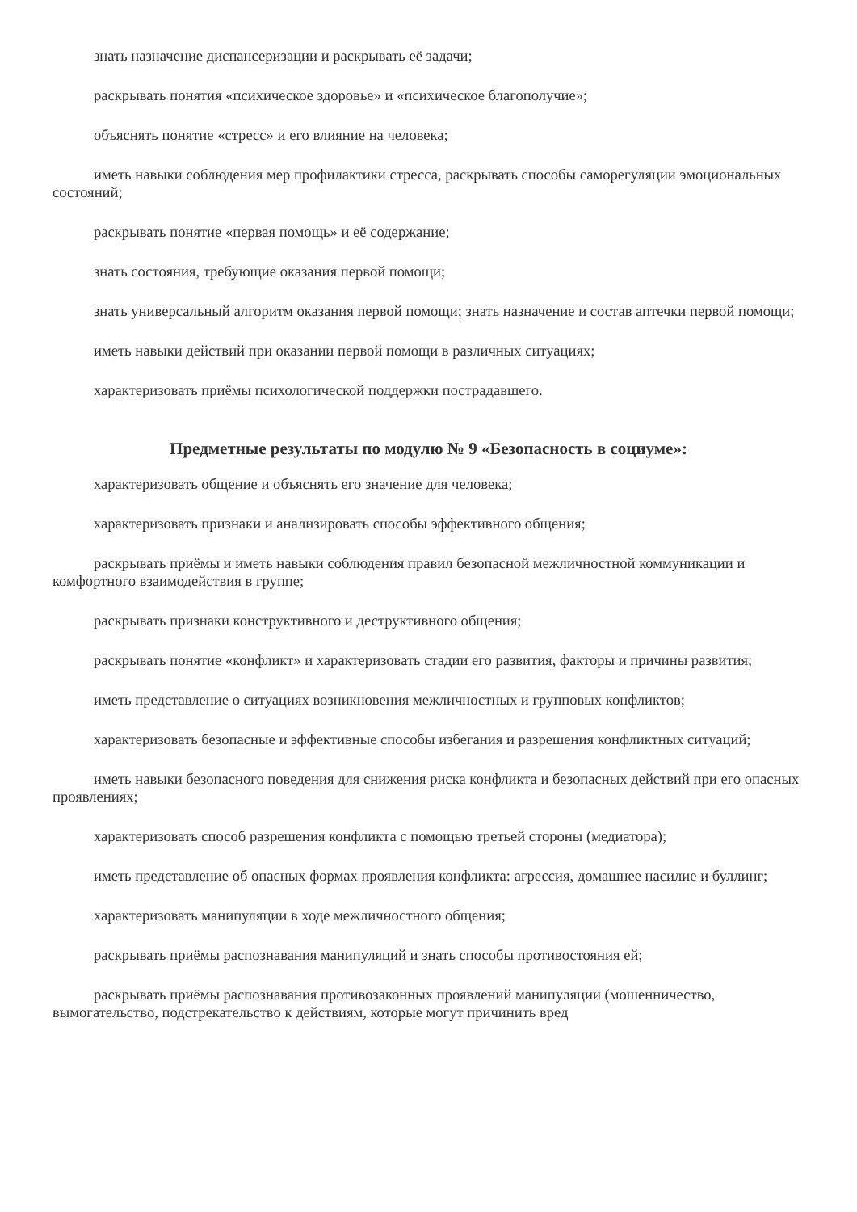знать назначение диспансеризации и раскрывать её задачи;
раскрывать понятия «психическое здоровье» и «психическое благополучие»;
объяснять понятие «стресс» и его влияние на человека;
иметь навыки соблюдения мер профилактики стресса, раскрывать способы саморегуляции эмоциональных состояний;
раскрывать понятие «первая помощь» и её содержание;
знать состояния, требующие оказания первой помощи;
знать универсальный алгоритм оказания первой помощи; знать назначение и состав аптечки первой помощи;
иметь навыки действий при оказании первой помощи в различных ситуациях;
характеризовать приёмы психологической поддержки пострадавшего.
Предметные результаты по модулю № 9 «Безопасность в социуме»:
характеризовать общение и объяснять его значение для человека;
характеризовать признаки и анализировать способы эффективного общения;
раскрывать приёмы и иметь навыки соблюдения правил безопасной межличностной коммуникации и комфортного взаимодействия в группе;
раскрывать признаки конструктивного и деструктивного общения;
раскрывать понятие «конфликт» и характеризовать стадии его развития, факторы и причины развития;
иметь представление о ситуациях возникновения межличностных и групповых конфликтов;
характеризовать безопасные и эффективные способы избегания и разрешения конфликтных ситуаций;
иметь навыки безопасного поведения для снижения риска конфликта и безопасных действий при его опасных проявлениях;
характеризовать способ разрешения конфликта с помощью третьей стороны (медиатора);
иметь представление об опасных формах проявления конфликта: агрессия, домашнее насилие и буллинг;
характеризовать манипуляции в ходе межличностного общения;
раскрывать приёмы распознавания манипуляций и знать способы противостояния ей;
раскрывать приёмы распознавания противозаконных проявлений манипуляции (мошенничество, вымогательство, подстрекательство к действиям, которые могут причинить вред